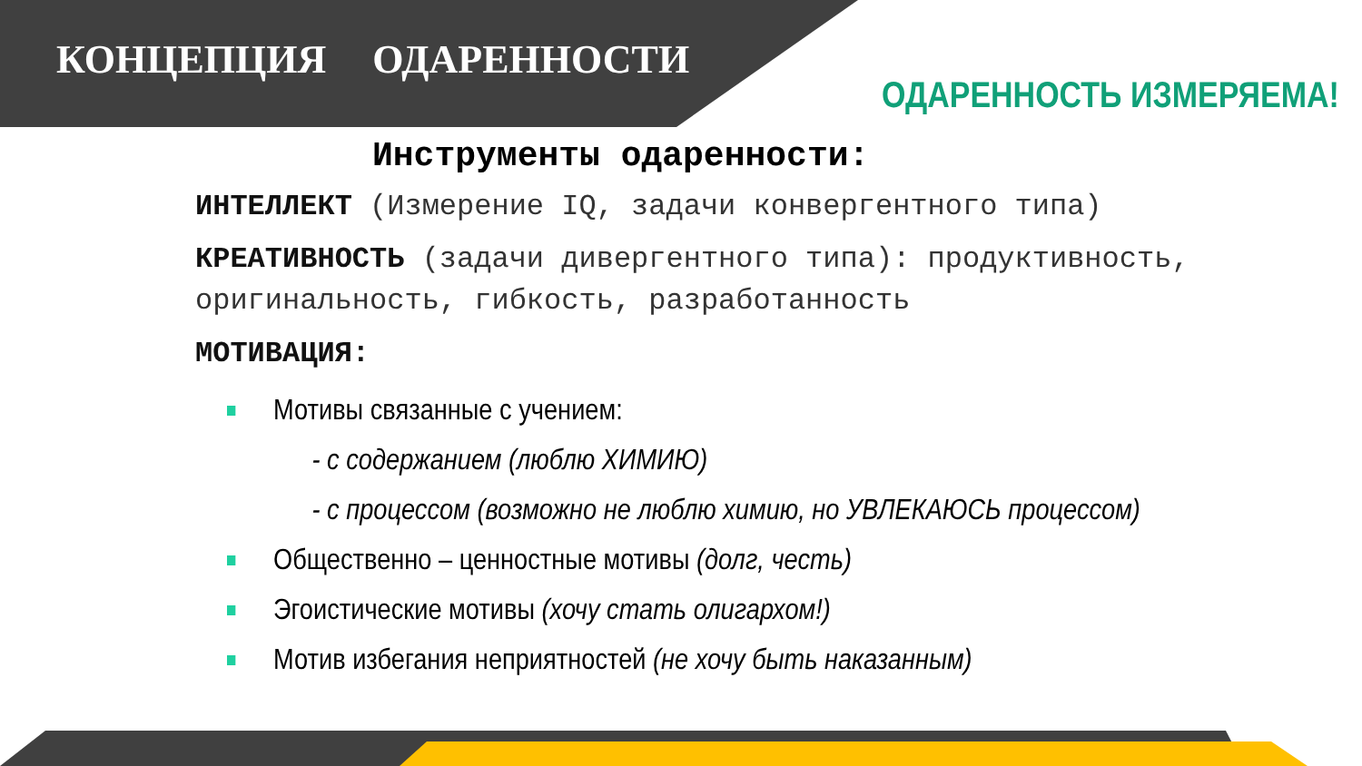КОНЦЕПЦИЯ ОДАРЕННОСТИ
ОДАРЕННОСТЬ ИЗМЕРЯЕМА!
Инструменты одаренности:
ИНТЕЛЛЕКТ (Измерение IQ, задачи конвергентного типа)
КРЕАТИВНОСТЬ (задачи дивергентного типа): продуктивность, оригинальность, гибкость, разработанность
МОТИВАЦИЯ:
Мотивы связанные с учением:
- с содержанием (люблю ХИМИЮ)
- с процессом (возможно не люблю химию, но УВЛЕКАЮСЬ процессом)
Общественно – ценностные мотивы (долг, честь)
Эгоистические мотивы (хочу стать олигархом!)
Мотив избегания неприятностей (не хочу быть наказанным)